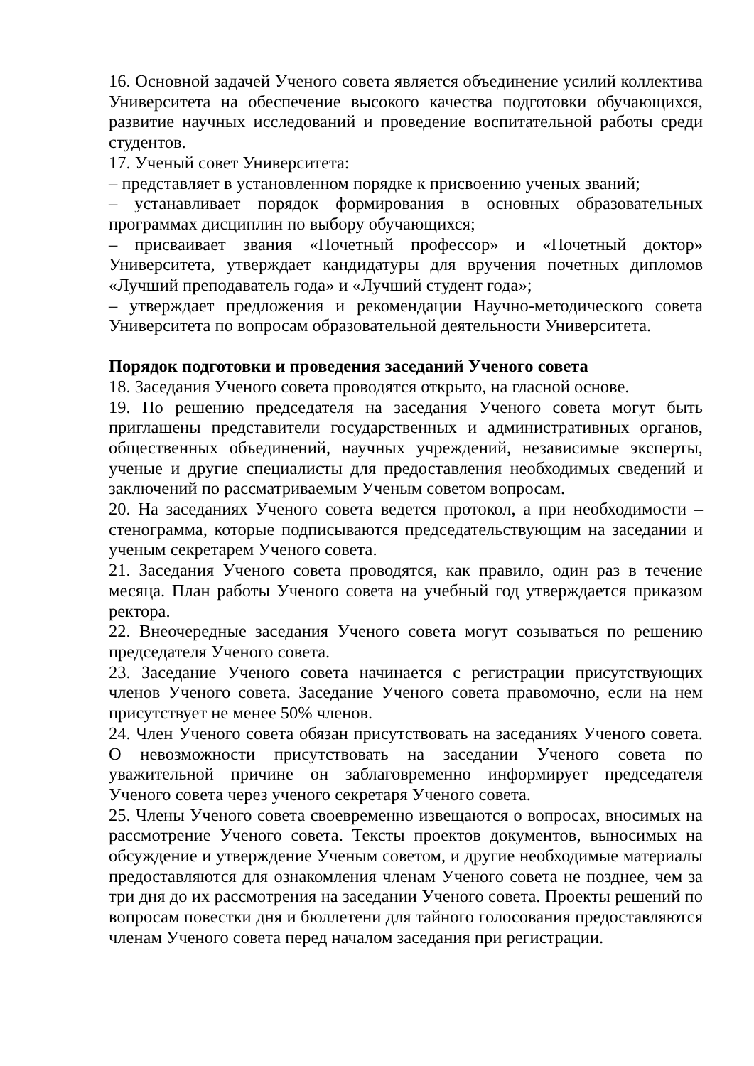16. Основной задачей Ученого совета является объединение усилий коллектива Университета на обеспечение высокого качества подготовки обучающихся, развитие научных исследований и проведение воспитательной работы среди студентов.
17. Ученый совет Университета:
– представляет в установленном порядке к присвоению ученых званий;
– устанавливает порядок формирования в основных образовательных программах дисциплин по выбору обучающихся;
– присваивает звания «Почетный профессор» и «Почетный доктор» Университета, утверждает кандидатуры для вручения почетных дипломов «Лучший преподаватель года» и «Лучший студент года»;
– утверждает предложения и рекомендации Научно-методического совета Университета по вопросам образовательной деятельности Университета.
Порядок подготовки и проведения заседаний Ученого совета
18. Заседания Ученого совета проводятся открыто, на гласной основе.
19. По решению председателя на заседания Ученого совета могут быть приглашены представители государственных и административных органов, общественных объединений, научных учреждений, независимые эксперты, ученые и другие специалисты для предоставления необходимых сведений и заключений по рассматриваемым Ученым советом вопросам.
20. На заседаниях Ученого совета ведется протокол, а при необходимости – стенограмма, которые подписываются председательствующим на заседании и ученым секретарем Ученого совета.
21. Заседания Ученого совета проводятся, как правило, один раз в течение месяца. План работы Ученого совета на учебный год утверждается приказом ректора.
22. Внеочередные заседания Ученого совета могут созываться по решению председателя Ученого совета.
23. Заседание Ученого совета начинается с регистрации присутствующих членов Ученого совета. Заседание Ученого совета правомочно, если на нем присутствует не менее 50% членов.
24. Член Ученого совета обязан присутствовать на заседаниях Ученого совета. О невозможности присутствовать на заседании Ученого совета по уважительной причине он заблаговременно информирует председателя Ученого совета через ученого секретаря Ученого совета.
25. Члены Ученого совета своевременно извещаются о вопросах, вносимых на рассмотрение Ученого совета. Тексты проектов документов, выносимых на обсуждение и утверждение Ученым советом, и другие необходимые материалы предоставляются для ознакомления членам Ученого совета не позднее, чем за три дня до их рассмотрения на заседании Ученого совета. Проекты решений по вопросам повестки дня и бюллетени для тайного голосования предоставляются членам Ученого совета перед началом заседания при регистрации.